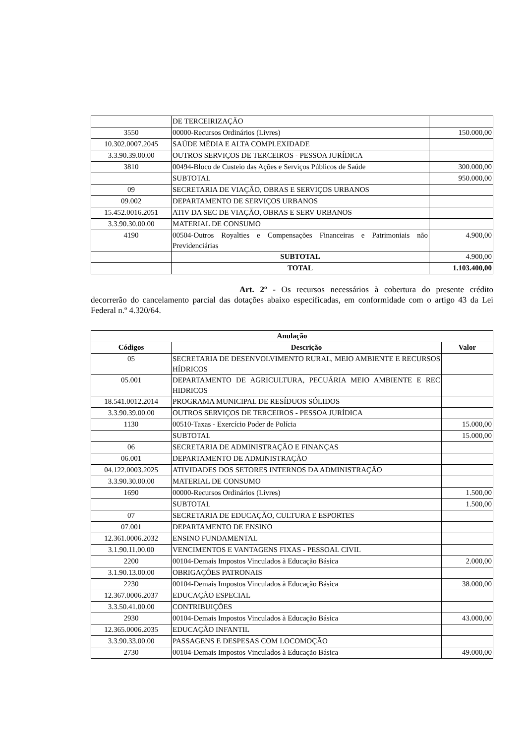| | DE TERCEIRIZAÇÃO | |
| 3550 | 00000-Recursos Ordinários (Livres) | 150.000,00 |
| 10.302.0007.2045 | SAÚDE MÉDIA E ALTA COMPLEXIDADE | |
| 3.3.90.39.00.00 | OUTROS SERVIÇOS DE TERCEIROS - PESSOA JURÍDICA | |
| 3810 | 00494-Bloco de Custeio das Ações e Serviços Públicos de Saúde | 300.000,00 |
| | SUBTOTAL | 950.000,00 |
| 09 | SECRETARIA DE VIAÇÃO, OBRAS E SERVIÇOS URBANOS | |
| 09.002 | DEPARTAMENTO DE SERVIÇOS URBANOS | |
| 15.452.0016.2051 | ATIV DA SEC DE VIAÇÃO, OBRAS E SERV URBANOS | |
| 3.3.90.30.00.00 | MATERIAL DE CONSUMO | |
| 4190 | 00504-Outros Royalties e Compensações Financeiras e Patrimoniais não Previdenciárias | 4.900,00 |
| | SUBTOTAL | 4.900,00 |
| | TOTAL | 1.103.400,00 |
Art. 2º - Os recursos necessários à cobertura do presente crédito decorrerão do cancelamento parcial das dotações abaixo especificadas, em conformidade com o artigo 43 da Lei Federal n.º 4.320/64.
| Anulação | | |
| --- | --- | --- |
| Códigos | Descrição | Valor |
| 05 | SECRETARIA DE DESENVOLVIMENTO RURAL, MEIO AMBIENTE E RECURSOS HÍDRICOS | |
| 05.001 | DEPARTAMENTO DE AGRICULTURA, PECUÁRIA MEIO AMBIENTE E REC HIDRICOS | |
| 18.541.0012.2014 | PROGRAMA MUNICIPAL DE RESÍDUOS SÓLIDOS | |
| 3.3.90.39.00.00 | OUTROS SERVIÇOS DE TERCEIROS - PESSOA JURÍDICA | |
| 1130 | 00510-Taxas - Exercício Poder de Polícia | 15.000,00 |
| | SUBTOTAL | 15.000,00 |
| 06 | SECRETARIA DE ADMINISTRAÇÃO E FINANÇAS | |
| 06.001 | DEPARTAMENTO DE ADMINISTRAÇÃO | |
| 04.122.0003.2025 | ATIVIDADES DOS SETORES INTERNOS DA ADMINISTRAÇÃO | |
| 3.3.90.30.00.00 | MATERIAL DE CONSUMO | |
| 1690 | 00000-Recursos Ordinários (Livres) | 1.500,00 |
| | SUBTOTAL | 1.500,00 |
| 07 | SECRETARIA DE EDUCAÇÃO, CULTURA E ESPORTES | |
| 07.001 | DEPARTAMENTO DE ENSINO | |
| 12.361.0006.2032 | ENSINO FUNDAMENTAL | |
| 3.1.90.11.00.00 | VENCIMENTOS E VANTAGENS FIXAS - PESSOAL CIVIL | |
| 2200 | 00104-Demais Impostos Vinculados à Educação Básica | 2.000,00 |
| 3.1.90.13.00.00 | OBRIGAÇÕES PATRONAIS | |
| 2230 | 00104-Demais Impostos Vinculados à Educação Básica | 38.000,00 |
| 12.367.0006.2037 | EDUCAÇÃO ESPECIAL | |
| 3.3.50.41.00.00 | CONTRIBUIÇÕES | |
| 2930 | 00104-Demais Impostos Vinculados à Educação Básica | 43.000,00 |
| 12.365.0006.2035 | EDUCAÇÃO INFANTIL | |
| 3.3.90.33.00.00 | PASSAGENS E DESPESAS COM LOCOMOÇÃO | |
| 2730 | 00104-Demais Impostos Vinculados à Educação Básica | 49.000,00 |